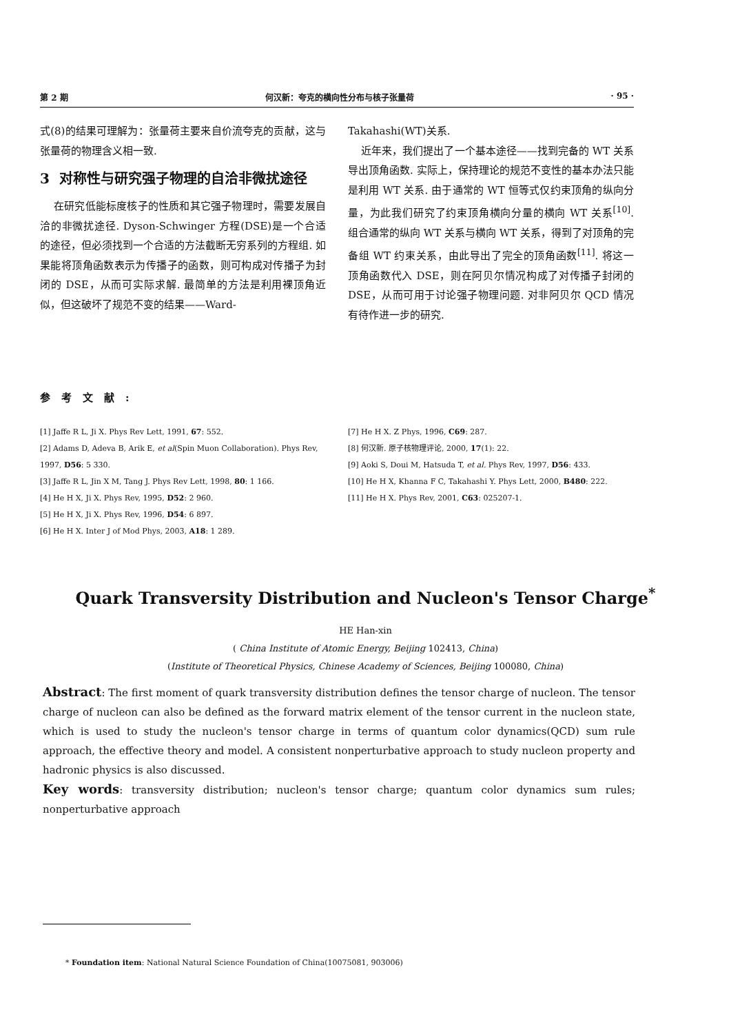第 2 期 何汉新：夸克的横向性分布与核子张量荷 · 95 ·
式(8)的结果可理解为：张量荷主要来自价流夸克的贡献，这与张量荷的物理含义相一致.
3 对称性与研究强子物理的自洽非微扰途径
在研究低能标度核子的性质和其它强子物理时，需要发展自洽的非微扰途径. Dyson-Schwinger 方程(DSE)是一个合适的途径，但必须找到一个合适的方法截断无穷系列的方程组. 如果能将顶角函数表示为传播子的函数，则可构成对传播子为封闭的 DSE，从而可实际求解. 最简单的方法是利用裸顶角近似，但这破坏了规范不变的结果——Ward-
Takahashi(WT)关系.
近年来，我们提出了一个基本途径——找到完备的 WT 关系导出顶角函数. 实际上，保持理论的规范不变性的基本办法只能是利用 WT 关系. 由于通常的 WT 恒等式仅约束顶角的纵向分量，为此我们研究了约束顶角横向分量的横向 WT 关系<sup>[10]</sup>. 组合通常的纵向 WT 关系与横向 WT 关系，得到了对顶角的完备组 WT 约束关系，由此导出了完全的顶角函数<sup>[11]</sup>. 将这一顶角函数代入 DSE，则在阿贝尔情况构成了对传播子封闭的 DSE，从而可用于讨论强子物理问题. 对非阿贝尔 QCD 情况有待作进一步的研究.
参考文献:
[1] Jaffe R L, Ji X. Phys Rev Lett, 1991, 67: 552.
[2] Adams D, Adeva B, Arik E, et al(Spin Muon Collaboration). Phys Rev, 1997, D56: 5 330.
[3] Jaffe R L, Jin X M, Tang J. Phys Rev Lett, 1998, 80: 1 166.
[4] He H X, Ji X. Phys Rev, 1995, D52: 2 960.
[5] He H X, Ji X. Phys Rev, 1996, D54: 6 897.
[6] He H X. Inter J of Mod Phys, 2003, A18: 1 289.
[7] He H X. Z Phys, 1996, C69: 287.
[8] 何汉新. 原子核物理评论, 2000, 17(1): 22.
[9] Aoki S, Doui M, Hatsuda T, et al. Phys Rev, 1997, D56: 433.
[10] He H X, Khanna F C, Takahashi Y. Phys Lett, 2000, B480: 222.
[11] He H X. Phys Rev, 2001, C63: 025207-1.
Quark Transversity Distribution and Nucleon's Tensor Charge<sup>*</sup>
HE Han-xin
( China Institute of Atomic Energy, Beijing 102413, China)
(Institute of Theoretical Physics, Chinese Academy of Sciences, Beijing 100080, China)
Abstract: The first moment of quark transversity distribution defines the tensor charge of nucleon. The tensor charge of nucleon can also be defined as the forward matrix element of the tensor current in the nucleon state, which is used to study the nucleon's tensor charge in terms of quantum color dynamics(QCD) sum rule approach, the effective theory and model. A consistent nonperturbative approach to study nucleon property and hadronic physics is also discussed.
Key words: transversity distribution; nucleon's tensor charge; quantum color dynamics sum rules; nonperturbative approach
* Foundation item: National Natural Science Foundation of China(10075081, 903006)